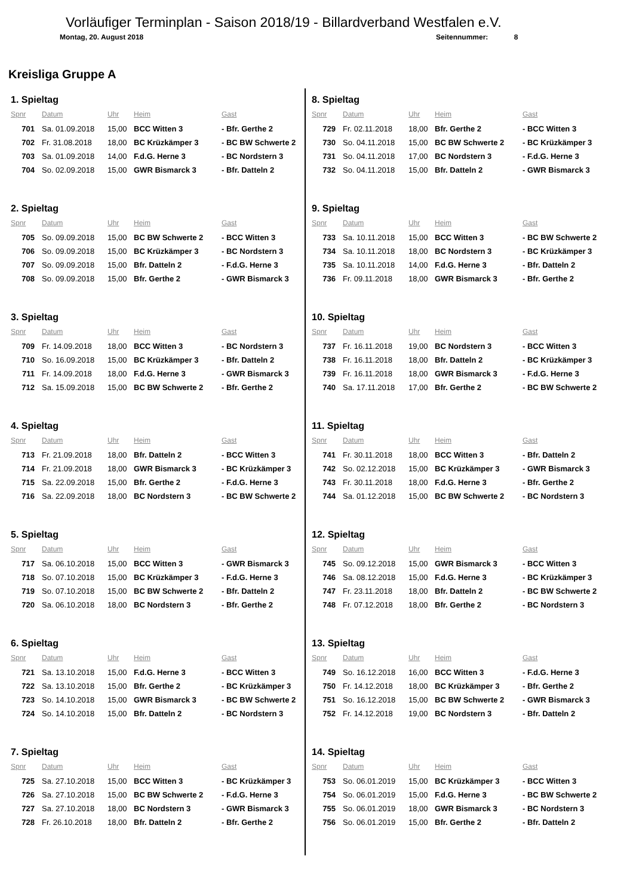Vorläufiger Terminplan - Saison 2018/19 - Billardverband Westfalen e.V.
Montag, 20. August 2018 Seitennummer: 8
Kreisliga Gruppe A
1. Spieltag
| Spnr | Datum | Uhr | Heim | Gast |
| --- | --- | --- | --- | --- |
| 701 | Sa. 01.09.2018 | 15,00 | BCC Witten 3 | - Bfr. Gerthe 2 |
| 702 | Fr. 31.08.2018 | 18,00 | BC Krüzkämper 3 | - BC BW Schwerte 2 |
| 703 | Sa. 01.09.2018 | 14,00 | F.d.G. Herne 3 | - BC Nordstern 3 |
| 704 | So. 02.09.2018 | 15,00 | GWR Bismarck 3 | - Bfr. Datteln 2 |
2. Spieltag
| Spnr | Datum | Uhr | Heim | Gast |
| --- | --- | --- | --- | --- |
| 705 | So. 09.09.2018 | 15,00 | BC BW Schwerte 2 | - BCC Witten 3 |
| 706 | So. 09.09.2018 | 15,00 | BC Krüzkämper 3 | - BC Nordstern 3 |
| 707 | So. 09.09.2018 | 15,00 | Bfr. Datteln 2 | - F.d.G. Herne 3 |
| 708 | So. 09.09.2018 | 15,00 | Bfr. Gerthe 2 | - GWR Bismarck 3 |
3. Spieltag
| Spnr | Datum | Uhr | Heim | Gast |
| --- | --- | --- | --- | --- |
| 709 | Fr. 14.09.2018 | 18,00 | BCC Witten 3 | - BC Nordstern 3 |
| 710 | So. 16.09.2018 | 15,00 | BC Krüzkämper 3 | - Bfr. Datteln 2 |
| 711 | Fr. 14.09.2018 | 18,00 | F.d.G. Herne 3 | - GWR Bismarck 3 |
| 712 | Sa. 15.09.2018 | 15,00 | BC BW Schwerte 2 | - Bfr. Gerthe 2 |
4. Spieltag
| Spnr | Datum | Uhr | Heim | Gast |
| --- | --- | --- | --- | --- |
| 713 | Fr. 21.09.2018 | 18,00 | Bfr. Datteln 2 | - BCC Witten 3 |
| 714 | Fr. 21.09.2018 | 18,00 | GWR Bismarck 3 | - BC Krüzkämper 3 |
| 715 | Sa. 22.09.2018 | 15,00 | Bfr. Gerthe 2 | - F.d.G. Herne 3 |
| 716 | Sa. 22.09.2018 | 18,00 | BC Nordstern 3 | - BC BW Schwerte 2 |
5. Spieltag
| Spnr | Datum | Uhr | Heim | Gast |
| --- | --- | --- | --- | --- |
| 717 | Sa. 06.10.2018 | 15,00 | BCC Witten 3 | - GWR Bismarck 3 |
| 718 | So. 07.10.2018 | 15,00 | BC Krüzkämper 3 | - F.d.G. Herne 3 |
| 719 | So. 07.10.2018 | 15,00 | BC BW Schwerte 2 | - Bfr. Datteln 2 |
| 720 | Sa. 06.10.2018 | 18,00 | BC Nordstern 3 | - Bfr. Gerthe 2 |
6. Spieltag
| Spnr | Datum | Uhr | Heim | Gast |
| --- | --- | --- | --- | --- |
| 721 | Sa. 13.10.2018 | 15,00 | F.d.G. Herne 3 | - BCC Witten 3 |
| 722 | Sa. 13.10.2018 | 15,00 | Bfr. Gerthe 2 | - BC Krüzkämper 3 |
| 723 | So. 14.10.2018 | 15,00 | GWR Bismarck 3 | - BC BW Schwerte 2 |
| 724 | So. 14.10.2018 | 15,00 | Bfr. Datteln 2 | - BC Nordstern 3 |
7. Spieltag
| Spnr | Datum | Uhr | Heim | Gast |
| --- | --- | --- | --- | --- |
| 725 | Sa. 27.10.2018 | 15,00 | BCC Witten 3 | - BC Krüzkämper 3 |
| 726 | Sa. 27.10.2018 | 15,00 | BC BW Schwerte 2 | - F.d.G. Herne 3 |
| 727 | Sa. 27.10.2018 | 18,00 | BC Nordstern 3 | - GWR Bismarck 3 |
| 728 | Fr. 26.10.2018 | 18,00 | Bfr. Datteln 2 | - Bfr. Gerthe 2 |
8. Spieltag
| Spnr | Datum | Uhr | Heim | Gast |
| --- | --- | --- | --- | --- |
| 729 | Fr. 02.11.2018 | 18,00 | Bfr. Gerthe 2 | - BCC Witten 3 |
| 730 | So. 04.11.2018 | 15,00 | BC BW Schwerte 2 | - BC Krüzkämper 3 |
| 731 | So. 04.11.2018 | 17,00 | BC Nordstern 3 | - F.d.G. Herne 3 |
| 732 | So. 04.11.2018 | 15,00 | Bfr. Datteln 2 | - GWR Bismarck 3 |
9. Spieltag
| Spnr | Datum | Uhr | Heim | Gast |
| --- | --- | --- | --- | --- |
| 733 | Sa. 10.11.2018 | 15,00 | BCC Witten 3 | - BC BW Schwerte 2 |
| 734 | Sa. 10.11.2018 | 18,00 | BC Nordstern 3 | - BC Krüzkämper 3 |
| 735 | Sa. 10.11.2018 | 14,00 | F.d.G. Herne 3 | - Bfr. Datteln 2 |
| 736 | Fr. 09.11.2018 | 18,00 | GWR Bismarck 3 | - Bfr. Gerthe 2 |
10. Spieltag
| Spnr | Datum | Uhr | Heim | Gast |
| --- | --- | --- | --- | --- |
| 737 | Fr. 16.11.2018 | 19,00 | BC Nordstern 3 | - BCC Witten 3 |
| 738 | Fr. 16.11.2018 | 18,00 | Bfr. Datteln 2 | - BC Krüzkämper 3 |
| 739 | Fr. 16.11.2018 | 18,00 | GWR Bismarck 3 | - F.d.G. Herne 3 |
| 740 | Sa. 17.11.2018 | 17,00 | Bfr. Gerthe 2 | - BC BW Schwerte 2 |
11. Spieltag
| Spnr | Datum | Uhr | Heim | Gast |
| --- | --- | --- | --- | --- |
| 741 | Fr. 30.11.2018 | 18,00 | BCC Witten 3 | - Bfr. Datteln 2 |
| 742 | So. 02.12.2018 | 15,00 | BC Krüzkämper 3 | - GWR Bismarck 3 |
| 743 | Fr. 30.11.2018 | 18,00 | F.d.G. Herne 3 | - Bfr. Gerthe 2 |
| 744 | Sa. 01.12.2018 | 15,00 | BC BW Schwerte 2 | - BC Nordstern 3 |
12. Spieltag
| Spnr | Datum | Uhr | Heim | Gast |
| --- | --- | --- | --- | --- |
| 745 | So. 09.12.2018 | 15,00 | GWR Bismarck 3 | - BCC Witten 3 |
| 746 | Sa. 08.12.2018 | 15,00 | F.d.G. Herne 3 | - BC Krüzkämper 3 |
| 747 | Fr. 23.11.2018 | 18,00 | Bfr. Datteln 2 | - BC BW Schwerte 2 |
| 748 | Fr. 07.12.2018 | 18,00 | Bfr. Gerthe 2 | - BC Nordstern 3 |
13. Spieltag
| Spnr | Datum | Uhr | Heim | Gast |
| --- | --- | --- | --- | --- |
| 749 | So. 16.12.2018 | 16,00 | BCC Witten 3 | - F.d.G. Herne 3 |
| 750 | Fr. 14.12.2018 | 18,00 | BC Krüzkämper 3 | - Bfr. Gerthe 2 |
| 751 | So. 16.12.2018 | 15,00 | BC BW Schwerte 2 | - GWR Bismarck 3 |
| 752 | Fr. 14.12.2018 | 19,00 | BC Nordstern 3 | - Bfr. Datteln 2 |
14. Spieltag
| Spnr | Datum | Uhr | Heim | Gast |
| --- | --- | --- | --- | --- |
| 753 | So. 06.01.2019 | 15,00 | BC Krüzkämper 3 | - BCC Witten 3 |
| 754 | So. 06.01.2019 | 15,00 | F.d.G. Herne 3 | - BC BW Schwerte 2 |
| 755 | So. 06.01.2019 | 18,00 | GWR Bismarck 3 | - BC Nordstern 3 |
| 756 | So. 06.01.2019 | 15,00 | Bfr. Gerthe 2 | - Bfr. Datteln 2 |